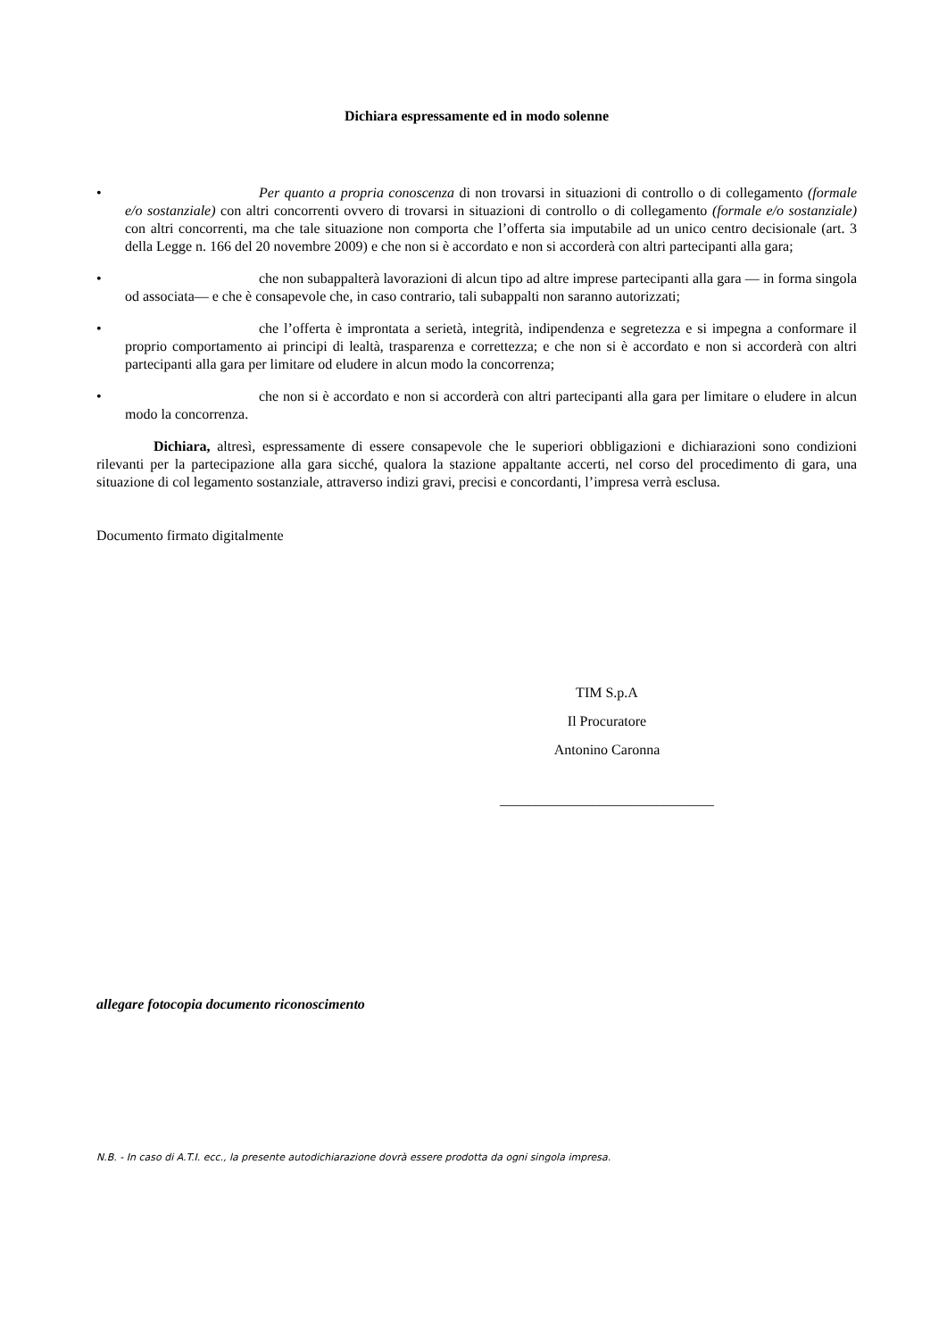Dichiara espressamente ed in modo solenne
• Per quanto a propria conoscenza di non trovarsi in situazioni di controllo o di collegamento (formale e/o sostanziale) con altri concorrenti ovvero di trovarsi in situazioni di controllo o di collegamento (formale e/o sostanziale) con altri concorrenti, ma che tale situazione non comporta che l’offerta sia imputabile ad un unico centro decisionale (art. 3 della Legge n. 166 del 20 novembre 2009) e che non si è accordato e non si accorderà con altri partecipanti alla gara;
• che non subappalterà lavorazioni di alcun tipo ad altre imprese partecipanti alla gara — in forma singola od associata— e che è consapevole che, in caso contrario, tali subappalti non saranno autorizzati;
• che l’offerta è improntata a serietà, integrità, indipendenza e segretezza e si impegna a conformare il proprio comportamento ai principi di lealtà, trasparenza e correttezza; e che non si è accordato e non si accorderà con altri partecipanti alla gara per limitare od eludere in alcun modo la concorrenza;
• che non si è accordato e non si accorderà con altri partecipanti alla gara per limitare o eludere in alcun modo la concorrenza.
Dichiara, altresì, espressamente di essere consapevole che le superiori obbligazioni e dichiarazioni sono condizioni rilevanti per la partecipazione alla gara sicché, qualora la stazione appaltante accerti, nel corso del procedimento di gara, una situazione di col legamento sostanziale, attraverso indizi gravi, precisi e concordanti, l’impresa verrà esclusa.
Documento firmato digitalmente
TIM S.p.A
Il Procuratore
Antonino Caronna
______________________________
allegare fotocopia documento riconoscimento
N.B. - In caso di A.T.I. ecc., la presente autodichiarazione dovrà essere prodotta da ogni singola impresa.